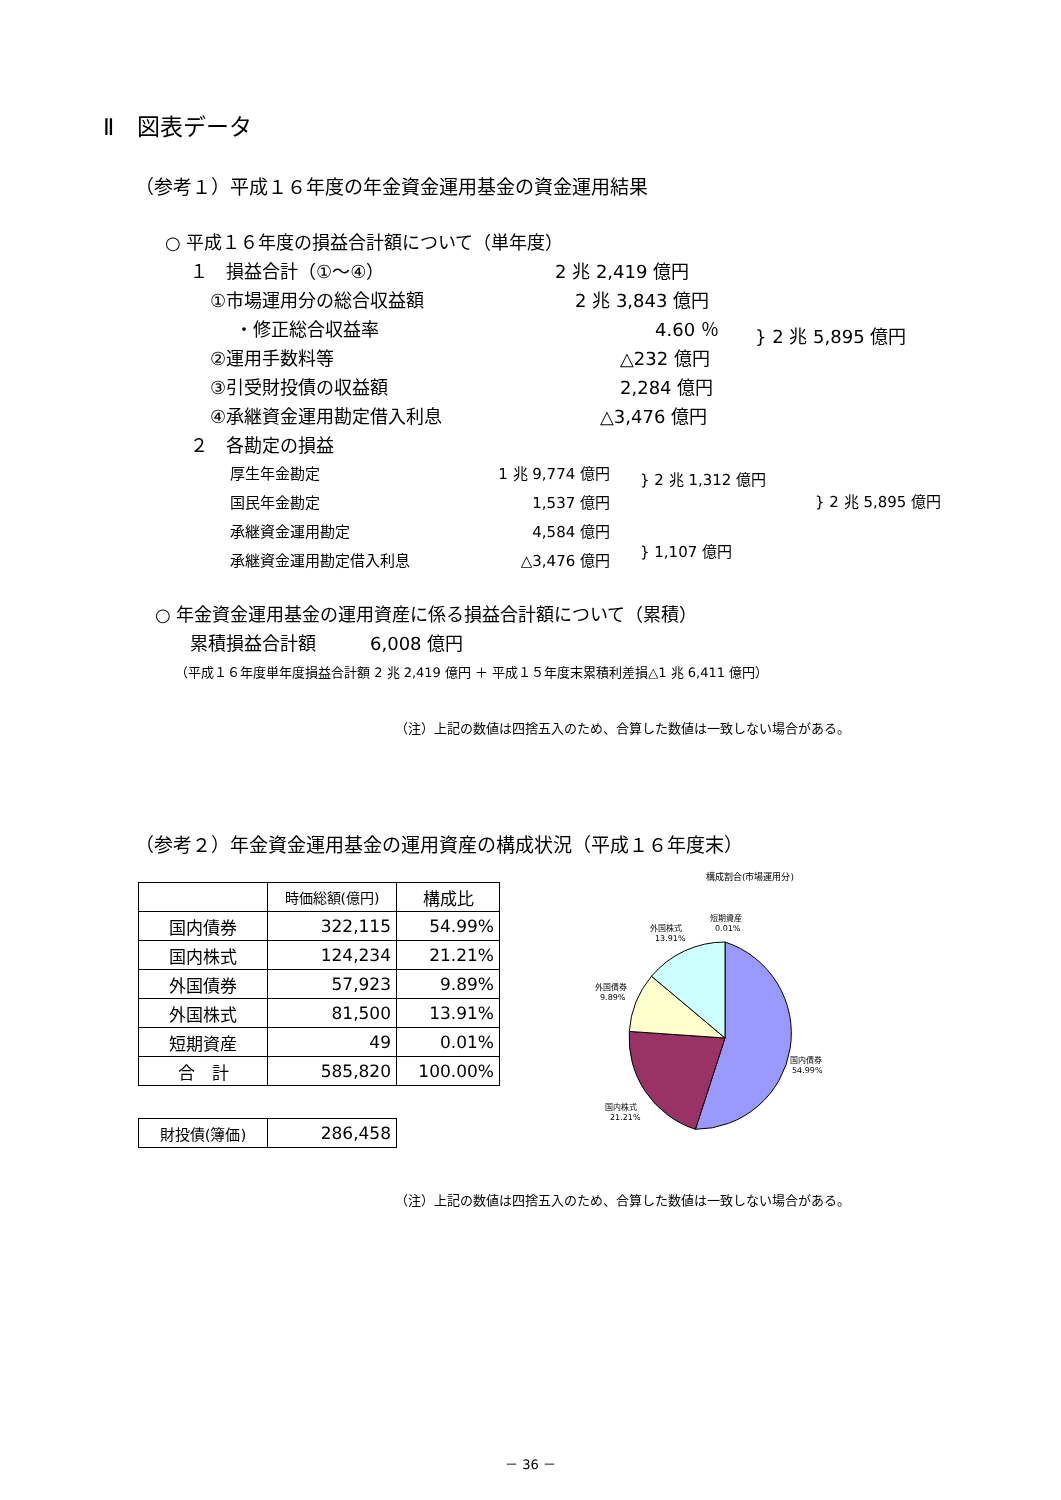Ⅱ　図表データ
（参考１）平成１６年度の年金資金運用基金の資金運用結果
○ 平成１６年度の損益合計額について（単年度）
１　損益合計（①～④） 2 兆 2,419 億円
①市場運用分の総合収益額 2 兆 3,843 億円
・修正総合収益率 4.60 ％
②運用手数料等 △232 億円
③引受財投債の収益額 2,284 億円
④承継資金運用勘定借入利息 △3,476 億円
２　各勘定の損益
} 2 兆 5,895 億円
厚生年金勘定 1 兆 9,774 億円
国民年金勘定 1,537 億円
承継資金運用勘定 4,584 億円
承継資金運用勘定借入利息 △3,476 億円
} 2 兆 1,312 億円
} 2 兆 5,895 億円
} 1,107 億円
○ 年金資金運用基金の運用資産に係る損益合計額について（累積）
累積損益合計額　　　6,008 億円
（平成１６年度単年度損益合計額 2 兆 2,419 億円 ＋ 平成１５年度末累積利差損△1 兆 6,411 億円）
（注）上記の数値は四捨五入のため、合算した数値は一致しない場合がある。
（参考２）年金資金運用基金の運用資産の構成状況（平成１６年度末）
| | 時価総額(億円) | 構成比 |
| --- | --- | --- |
| 国内債券 | 322,115 | 54.99% |
| 国内株式 | 124,234 | 21.21% |
| 外国債券 | 57,923 | 9.89% |
| 外国株式 | 81,500 | 13.91% |
| 短期資産 | 49 | 0.01% |
| 合 計 | 585,820 | 100.00% |
| 財投債(簿価) | 286,458 |
構成割合(市場運用分)
国内債券
54.99%
国内株式
21.21%
外国債券
9.89%
外国株式
13.91%
短期資産
0.01%
（注）上記の数値は四捨五入のため、合算した数値は一致しない場合がある。
－ 36 －